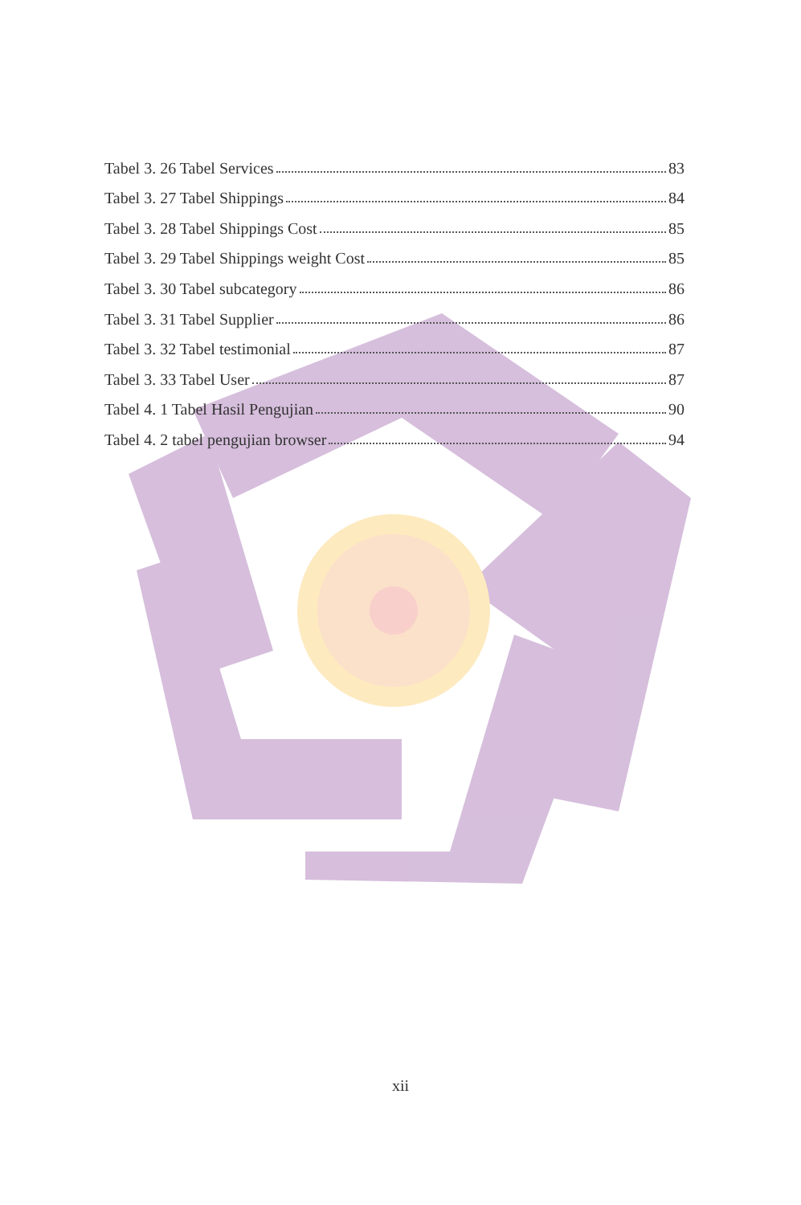Tabel 3. 26 Tabel Services 83
Tabel 3. 27 Tabel Shippings 84
Tabel 3. 28 Tabel Shippings Cost 85
Tabel 3. 29 Tabel Shippings weight Cost 85
Tabel 3. 30 Tabel subcategory 86
Tabel 3. 31 Tabel Supplier 86
Tabel 3. 32 Tabel testimonial 87
Tabel 3. 33 Tabel User 87
Tabel 4. 1 Tabel Hasil Pengujian 90
Tabel 4. 2 tabel pengujian browser 94
xii